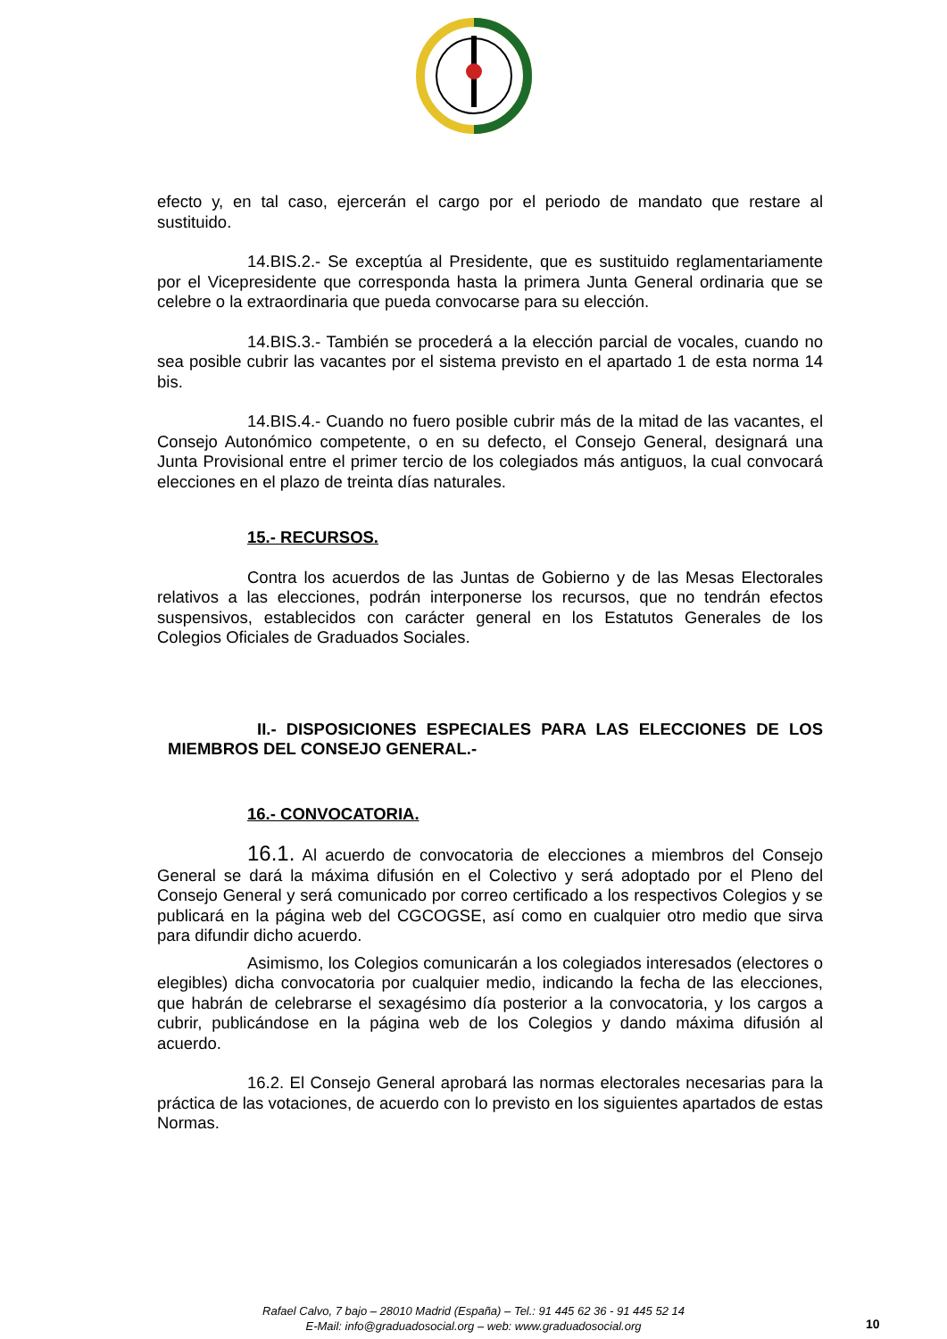efecto y, en tal caso, ejercerán el cargo por el periodo de mandato que restare al sustituido.
14.BIS.2.- Se exceptúa al Presidente, que es sustituido reglamentariamente por el Vicepresidente que corresponda hasta la primera Junta General ordinaria que se celebre o la extraordinaria que pueda convocarse para su elección.
14.BIS.3.- También se procederá a la elección parcial de vocales, cuando no sea posible cubrir las vacantes por el sistema previsto en el apartado 1 de esta norma 14 bis.
14.BIS.4.- Cuando no fuero posible cubrir más de la mitad de las vacantes, el Consejo Autonómico competente, o en su defecto, el Consejo General, designará una Junta Provisional entre el primer tercio de los colegiados más antiguos, la cual convocará elecciones en el plazo de treinta días naturales.
15.- RECURSOS.
Contra los acuerdos de las Juntas de Gobierno y de las Mesas Electorales relativos a las elecciones, podrán interponerse los recursos, que no tendrán efectos suspensivos, establecidos con carácter general en los Estatutos Generales de los Colegios Oficiales de Graduados Sociales.
II.- DISPOSICIONES ESPECIALES PARA LAS ELECCIONES DE LOS MIEMBROS DEL CONSEJO GENERAL.-
16.- CONVOCATORIA.
16.1. Al acuerdo de convocatoria de elecciones a miembros del Consejo General se dará la máxima difusión en el Colectivo y será adoptado por el Pleno del Consejo General y será comunicado por correo certificado a los respectivos Colegios y se publicará en la página web del CGCOGSE, así como en cualquier otro medio que sirva para difundir dicho acuerdo.
Asimismo, los Colegios comunicarán a los colegiados interesados (electores o elegibles) dicha convocatoria por cualquier medio, indicando la fecha de las elecciones, que habrán de celebrarse el sexagésimo día posterior a la convocatoria, y los cargos a cubrir, publicándose en la página web de los Colegios y dando máxima difusión al acuerdo.
16.2. El Consejo General aprobará las normas electorales necesarias para la práctica de las votaciones, de acuerdo con lo previsto en los siguientes apartados de estas Normas.
Rafael Calvo, 7 bajo – 28010 Madrid (España) – Tel.: 91 445 62 36 - 91 445 52 14
E-Mail: info@graduadosocial.org – web: www.graduadosocial.org
10